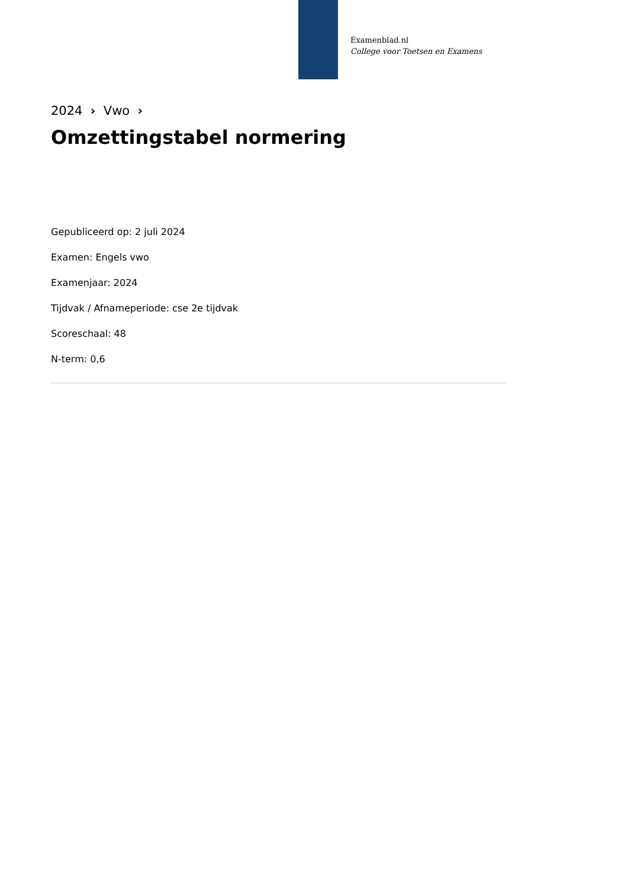Examenblad.nl
College voor Toetsen en Examens
2024 › Vwo ›
Omzettingstabel normering
Gepubliceerd op: 2 juli 2024
Examen: Engels vwo
Examenjaar: 2024
Tijdvak / Afnameperiode: cse 2e tijdvak
Scoreschaal: 48
N-term: 0,6